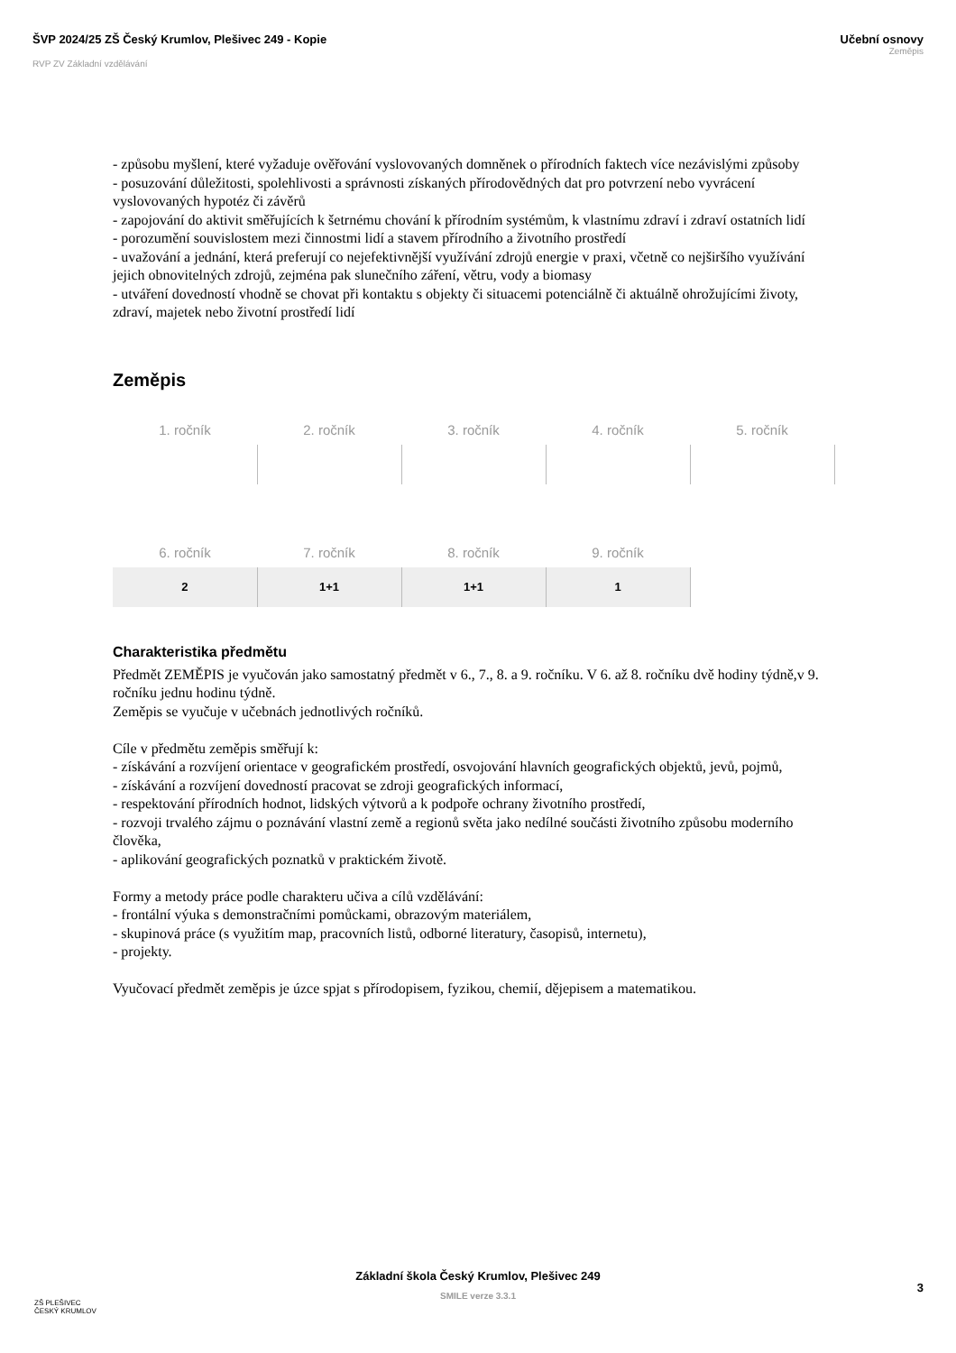ŠVP 2024/25 ZŠ Český Krumlov, Plešivec 249 - Kopie
RVP ZV Základní vzdělávání
Učební osnovy
Zeměpis
- způsobu myšlení, které vyžaduje ověřování vyslovovaných domněnek o přírodních faktech více nezávislými způsoby
- posuzování důležitosti, spolehlivosti a správnosti získaných přírodovědných dat pro potvrzení nebo vyvrácení vyslovovaných hypotéz či závěrů
- zapojování do aktivit směřujících k šetrnému chování k přírodním systémům, k vlastnímu zdraví i zdraví ostatních lidí
- porozumění souvislostem mezi činnostmi lidí a stavem přírodního a životního prostředí
- uvažování a jednání, která preferují co nejefektivnější využívání zdrojů energie v praxi, včetně co nejširšího využívání jejich obnovitelných zdrojů, zejména pak slunečního záření, větru, vody a biomasy
- utváření dovedností vhodně se chovat při kontaktu s objekty či situacemi potenciálně či aktuálně ohrožujícími životy, zdraví, majetek nebo životní prostředí lidí
Zeměpis
| 1. ročník | 2. ročník | 3. ročník | 4. ročník | 5. ročník |
| --- | --- | --- | --- | --- |
| 6. ročník | 7. ročník | 8. ročník | 9. ročník |
| --- | --- | --- | --- |
| 2 | 1+1 | 1+1 | 1 |
Charakteristika předmětu
Předmět ZEMĚPIS je vyučován jako samostatný předmět v 6., 7., 8. a 9. ročníku. V 6. až 8. ročníku dvě hodiny týdně,v 9. ročníku jednu hodinu týdně.
Zeměpis se vyučuje v učebnách jednotlivých ročníků.
Cíle v předmětu zeměpis směřují k:
- získávání a rozvíjení orientace v geografickém prostředí, osvojování hlavních geografických objektů, jevů, pojmů,
- získávání a rozvíjení dovedností pracovat se zdroji geografických informací,
- respektování přírodních hodnot, lidských výtvorů a k podpoře ochrany životního prostředí,
- rozvoji trvalého zájmu o poznávání vlastní země a regionů světa jako nedílné součásti životního způsobu moderního člověka,
- aplikování geografických poznatků v praktickém životě.
Formy a metody práce podle charakteru učiva a cílů vzdělávání:
- frontální výuka s demonstračními pomůckami, obrazovým materiálem,
- skupinová práce (s využitím map, pracovních listů, odborné literatury, časopisů, internetu),
- projekty.
Vyučovací předmět zeměpis je úzce spjat s přírodopisem, fyzikou, chemií, dějepisem a matematikou.
ZŠ PLEŠIVEC
ČESKÝ KRUMLOV
Základní škola Český Krumlov, Plešivec 249
SMILE verze 3.3.1
3